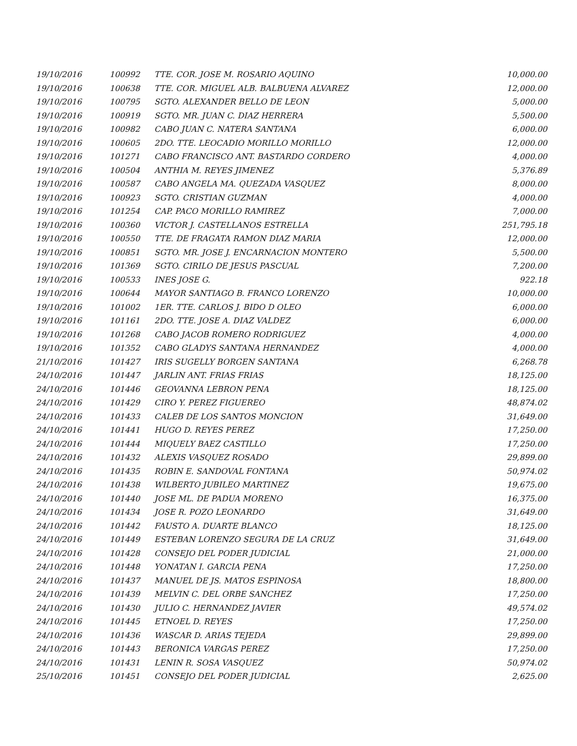| 19/10/2016 | 100992 | TTE. COR. JOSE M. ROSARIO AQUINO | 10,000.00 |
| 19/10/2016 | 100638 | TTE. COR. MIGUEL ALB. BALBUENA ALVAREZ | 12,000.00 |
| 19/10/2016 | 100795 | SGTO. ALEXANDER BELLO DE LEON | 5,000.00 |
| 19/10/2016 | 100919 | SGTO. MR. JUAN C. DIAZ HERRERA | 5,500.00 |
| 19/10/2016 | 100982 | CABO JUAN C. NATERA SANTANA | 6,000.00 |
| 19/10/2016 | 100605 | 2DO. TTE. LEOCADIO MORILLO MORILLO | 12,000.00 |
| 19/10/2016 | 101271 | CABO FRANCISCO ANT. BASTARDO CORDERO | 4,000.00 |
| 19/10/2016 | 100504 | ANTHIA M. REYES JIMENEZ | 5,376.89 |
| 19/10/2016 | 100587 | CABO ANGELA MA. QUEZADA VASQUEZ | 8,000.00 |
| 19/10/2016 | 100923 | SGTO. CRISTIAN GUZMAN | 4,000.00 |
| 19/10/2016 | 101254 | CAP. PACO MORILLO RAMIREZ | 7,000.00 |
| 19/10/2016 | 100360 | VICTOR J. CASTELLANOS ESTRELLA | 251,795.18 |
| 19/10/2016 | 100550 | TTE. DE FRAGATA RAMON DIAZ MARIA | 12,000.00 |
| 19/10/2016 | 100851 | SGTO. MR. JOSE J. ENCARNACION MONTERO | 5,500.00 |
| 19/10/2016 | 101369 | SGTO. CIRILO DE JESUS PASCUAL | 7,200.00 |
| 19/10/2016 | 100533 | INES JOSE G. | 922.18 |
| 19/10/2016 | 100644 | MAYOR SANTIAGO B. FRANCO LORENZO | 10,000.00 |
| 19/10/2016 | 101002 | 1ER. TTE. CARLOS J. BIDO D OLEO | 6,000.00 |
| 19/10/2016 | 101161 | 2DO. TTE. JOSE A. DIAZ VALDEZ | 6,000.00 |
| 19/10/2016 | 101268 | CABO JACOB ROMERO RODRIGUEZ | 4,000.00 |
| 19/10/2016 | 101352 | CABO GLADYS SANTANA HERNANDEZ | 4,000.00 |
| 21/10/2016 | 101427 | IRIS SUGELLY BORGEN SANTANA | 6,268.78 |
| 24/10/2016 | 101447 | JARLIN ANT. FRIAS FRIAS | 18,125.00 |
| 24/10/2016 | 101446 | GEOVANNA LEBRON PENA | 18,125.00 |
| 24/10/2016 | 101429 | CIRO Y. PEREZ FIGUEREO | 48,874.02 |
| 24/10/2016 | 101433 | CALEB DE LOS SANTOS MONCION | 31,649.00 |
| 24/10/2016 | 101441 | HUGO D. REYES PEREZ | 17,250.00 |
| 24/10/2016 | 101444 | MIQUELY BAEZ CASTILLO | 17,250.00 |
| 24/10/2016 | 101432 | ALEXIS VASQUEZ ROSADO | 29,899.00 |
| 24/10/2016 | 101435 | ROBIN E. SANDOVAL FONTANA | 50,974.02 |
| 24/10/2016 | 101438 | WILBERTO JUBILEO MARTINEZ | 19,675.00 |
| 24/10/2016 | 101440 | JOSE ML. DE PADUA MORENO | 16,375.00 |
| 24/10/2016 | 101434 | JOSE R. POZO LEONARDO | 31,649.00 |
| 24/10/2016 | 101442 | FAUSTO A. DUARTE BLANCO | 18,125.00 |
| 24/10/2016 | 101449 | ESTEBAN LORENZO SEGURA DE LA CRUZ | 31,649.00 |
| 24/10/2016 | 101428 | CONSEJO DEL PODER JUDICIAL | 21,000.00 |
| 24/10/2016 | 101448 | YONATAN I. GARCIA PENA | 17,250.00 |
| 24/10/2016 | 101437 | MANUEL DE JS. MATOS ESPINOSA | 18,800.00 |
| 24/10/2016 | 101439 | MELVIN C. DEL ORBE SANCHEZ | 17,250.00 |
| 24/10/2016 | 101430 | JULIO C. HERNANDEZ JAVIER | 49,574.02 |
| 24/10/2016 | 101445 | ETNOEL D. REYES | 17,250.00 |
| 24/10/2016 | 101436 | WASCAR D. ARIAS TEJEDA | 29,899.00 |
| 24/10/2016 | 101443 | BERONICA VARGAS PEREZ | 17,250.00 |
| 24/10/2016 | 101431 | LENIN R. SOSA VASQUEZ | 50,974.02 |
| 25/10/2016 | 101451 | CONSEJO DEL PODER JUDICIAL | 2,625.00 |